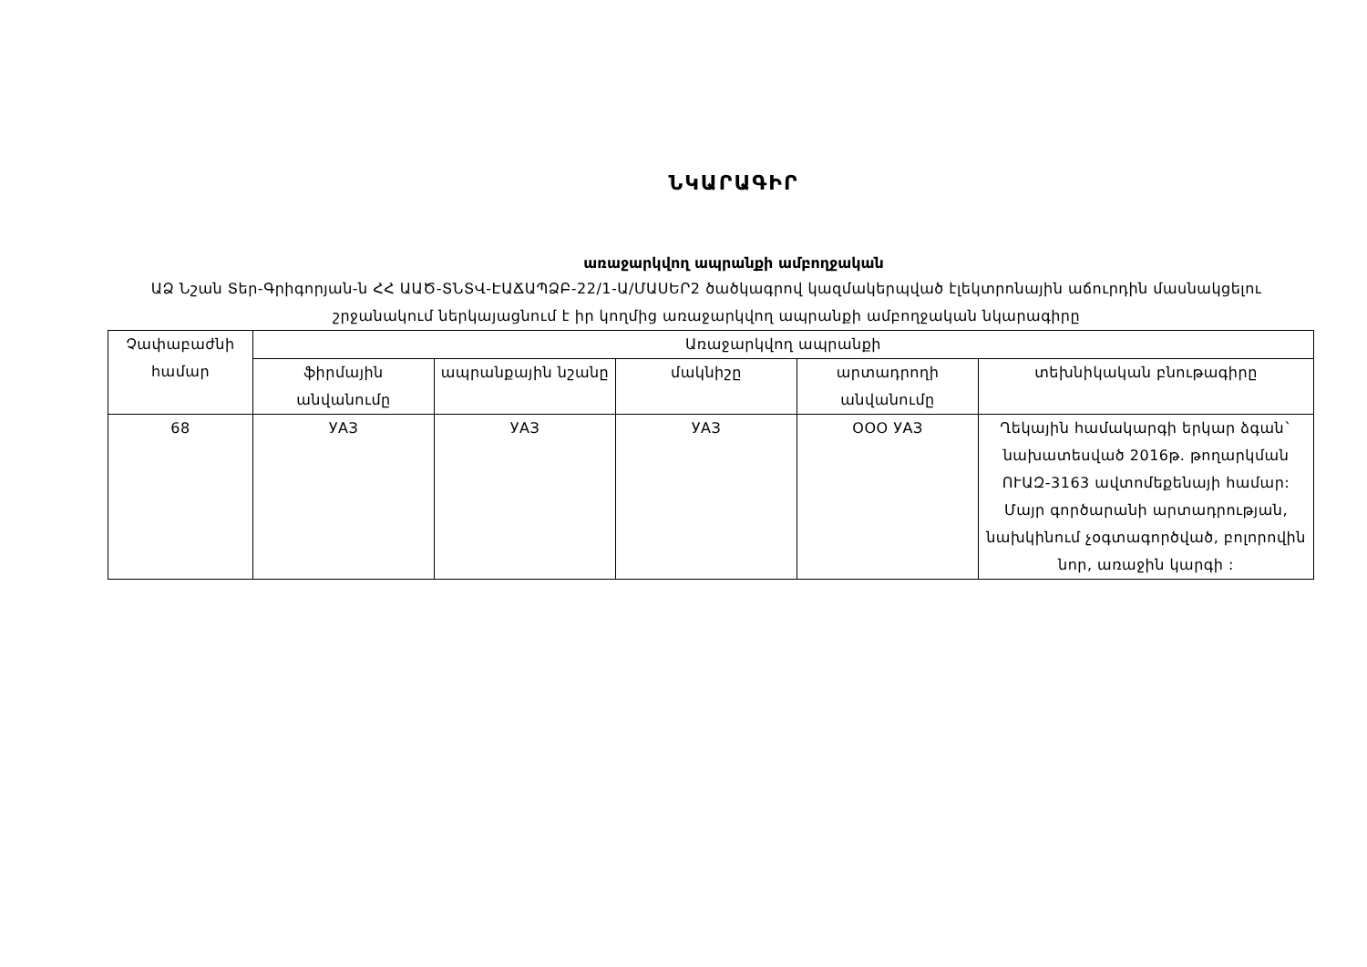ՆԿԱՐԱԳԻՐ
առաջարկվող ապրանքի ամբողջական
ԱՁ Նշան Տեր-Գրիգորյան-ն ՀՀ ԱԱԾ-ՏՆՏՎ-ԷԱՃԱՊՁԲ-22/1-Ա/ՄԱՍԵՐ2 ծածկագրով կազմակերպված էլեկտրոնային աճուրդին մասնակցելու շրջանակում ներկայացնում է իր կողմից առաջարկվող ապրանքի ամբողջական նկարագիրը
| Չափաբաժնի համար | Առաջարկվող ապրանքի | | | | |
| --- | --- | --- | --- | --- | --- |
| | ֆիրմային անվանումը | ապրանքային նշանը | մակնիշը | արտադրողի անվանումը | տեխնիկական բնութագիրը |
| 68 | УАЗ | УАЗ | УАЗ | ООО УАЗ | Ղեկային համակարգի երկար ձգան` նախատեսված 2016թ. թողարկման ՈՒԱԶ-3163 ավտոմեքենայի համար: Մայր գործարանի արտադրության, նախկինում չօգտագործված, բոլորովին նոր, առաջին կարգի : |